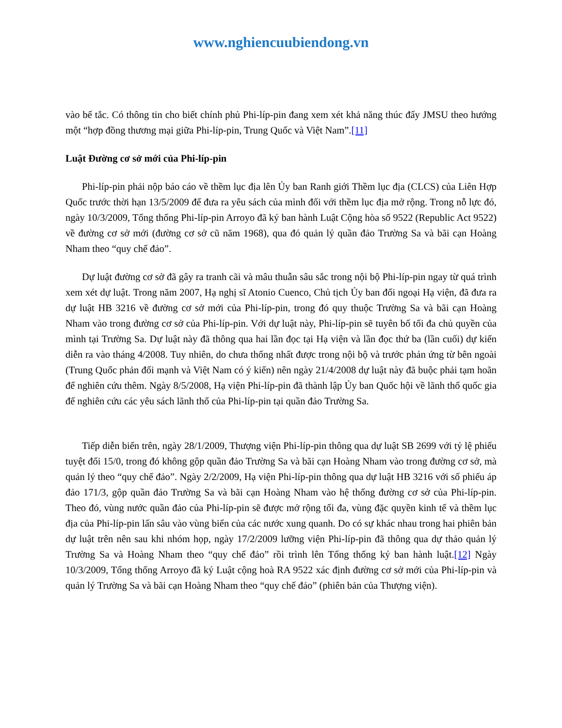www.nghiencuubiendong.vn
vào bế tắc. Có thông tin cho biết chính phủ Phi-líp-pin đang xem xét khả năng thúc đẩy JMSU theo hướng một “hợp đồng thương mại giữa Phi-líp-pin, Trung Quốc và Việt Nam”.[11]
Luật Đường cơ sở mới của Phi-líp-pin
Phi-líp-pin phải nộp báo cáo về thềm lục địa lên Ủy ban Ranh giới Thềm lục địa (CLCS) của Liên Hợp Quốc trước thời hạn 13/5/2009 để đưa ra yêu sách của mình đối với thềm lục địa mở rộng. Trong nỗ lực đó, ngày 10/3/2009, Tổng thống Phi-líp-pin Arroyo đã ký ban hành Luật Cộng hòa số 9522 (Republic Act 9522) về đường cơ sở mới (đường cơ sở cũ năm 1968), qua đó quản lý quần đảo Trường Sa và bãi cạn Hoàng Nham theo “quy chế đảo”.
Dự luật đường cơ sở đã gây ra tranh cãi và mâu thuẫn sâu sắc trong nội bộ Phi-líp-pin ngay từ quá trình xem xét dự luật. Trong năm 2007, Hạ nghị sĩ Atonio Cuenco, Chủ tịch Ủy ban đối ngoại Hạ viện, đã đưa ra dự luật HB 3216 về đường cơ sở mới của Phi-líp-pin, trong đó quy thuộc Trường Sa và bãi cạn Hoàng Nham vào trong đường cơ sở của Phi-líp-pin. Với dự luật này, Phi-líp-pin sẽ tuyên bố tối đa chủ quyền của mình tại Trường Sa. Dự luật này đã thông qua hai lần đọc tại Hạ viện và lần đọc thứ ba (lần cuối) dự kiến diễn ra vào tháng 4/2008. Tuy nhiên, do chưa thống nhất được trong nội bộ và trước phản ứng từ bên ngoài (Trung Quốc phản đối mạnh và Việt Nam có ý kiến) nên ngày 21/4/2008 dự luật này đã buộc phải tạm hoãn để nghiên cứu thêm. Ngày 8/5/2008, Hạ viện Phi-líp-pin đã thành lập Ủy ban Quốc hội về lãnh thổ quốc gia để nghiên cứu các yêu sách lãnh thổ của Phi-líp-pin tại quần đảo Trường Sa.
Tiếp diễn biến trên, ngày 28/1/2009, Thượng viện Phi-líp-pin thông qua dự luật SB 2699 với tỷ lệ phiếu tuyệt đối 15/0, trong đó không gộp quần đảo Trường Sa và bãi cạn Hoàng Nham vào trong đường cơ sở, mà quản lý theo “quy chế đảo”. Ngày 2/2/2009, Hạ viện Phi-líp-pin thông qua dự luật HB 3216 với số phiếu áp đảo 171/3, gộp quần đảo Trường Sa và bãi cạn Hoàng Nham vào hệ thống đường cơ sở của Phi-líp-pin. Theo đó, vùng nước quần đảo của Phi-líp-pin sẽ được mở rộng tối đa, vùng đặc quyền kinh tế và thềm lục địa của Phi-líp-pin lấn sâu vào vùng biển của các nước xung quanh. Do có sự khác nhau trong hai phiên bản dự luật trên nên sau khi nhóm họp, ngày 17/2/2009 lưỡng viện Phi-líp-pin đã thông qua dự thảo quản lý Trường Sa và Hoàng Nham theo “quy chế đảo” rồi trình lên Tổng thống ký ban hành luật.[12] Ngày 10/3/2009, Tổng thống Arroyo đã ký Luật cộng hoà RA 9522 xác định đường cơ sở mới của Phi-líp-pin và quản lý Trường Sa và bãi cạn Hoàng Nham theo “quy chế đảo” (phiên bản của Thượng viện).